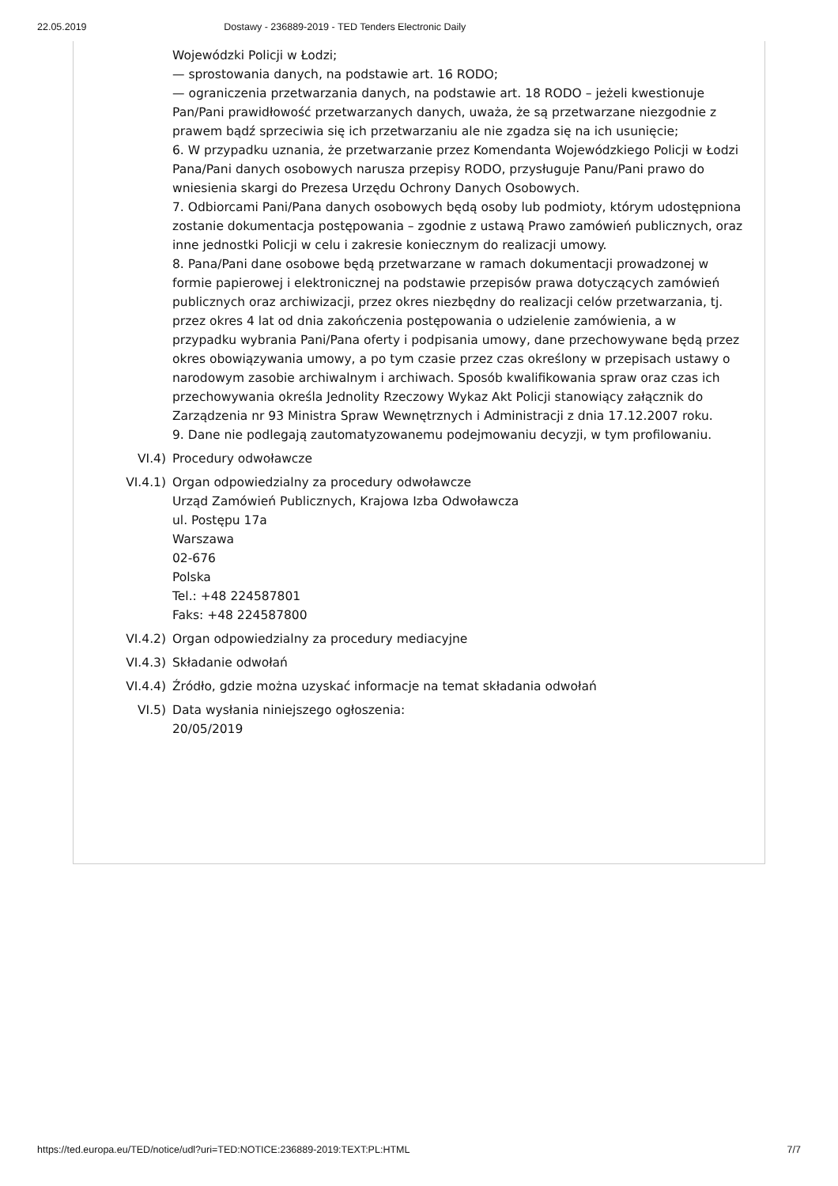22.05.2019 Dostawy - 236889-2019 - TED Tenders Electronic Daily
Wojewódzki Policji w Łodzi;
— sprostowania danych, na podstawie art. 16 RODO;
— ograniczenia przetwarzania danych, na podstawie art. 18 RODO – jeżeli kwestionuje Pan/Pani prawidłowość przetwarzanych danych, uważa, że są przetwarzane niezgodnie z prawem bądź sprzeciwia się ich przetwarzaniu ale nie zgadza się na ich usunięcie;
6. W przypadku uznania, że przetwarzanie przez Komendanta Wojewódzkiego Policji w Łodzi Pana/Pani danych osobowych narusza przepisy RODO, przysługuje Panu/Pani prawo do wniesienia skargi do Prezesa Urzędu Ochrony Danych Osobowych.
7. Odbiorcami Pani/Pana danych osobowych będą osoby lub podmioty, którym udostępniona zostanie dokumentacja postępowania – zgodnie z ustawą Prawo zamówień publicznych, oraz inne jednostki Policji w celu i zakresie koniecznym do realizacji umowy.
8. Pana/Pani dane osobowe będą przetwarzane w ramach dokumentacji prowadzonej w formie papierowej i elektronicznej na podstawie przepisów prawa dotyczących zamówień publicznych oraz archiwizacji, przez okres niezbędny do realizacji celów przetwarzania, tj. przez okres 4 lat od dnia zakończenia postępowania o udzielenie zamówienia, a w przypadku wybrania Pani/Pana oferty i podpisania umowy, dane przechowywane będą przez okres obowiązywania umowy, a po tym czasie przez czas określony w przepisach ustawy o narodowym zasobie archiwalnym i archiwach. Sposób kwalifikowania spraw oraz czas ich przechowywania określa Jednolity Rzeczowy Wykaz Akt Policji stanowiący załącznik do Zarządzenia nr 93 Ministra Spraw Wewnętrznych i Administracji z dnia 17.12.2007 roku.
9. Dane nie podlegają zautomatyzowanemu podejmowaniu decyzji, w tym profilowaniu.
VI.4) Procedury odwoławcze
VI.4.1) Organ odpowiedzialny za procedury odwoławcze
Urząd Zamówień Publicznych, Krajowa Izba Odwoławcza
ul. Postępu 17a
Warszawa
02-676
Polska
Tel.: +48 224587801
Faks: +48 224587800
VI.4.2) Organ odpowiedzialny za procedury mediacyjne
VI.4.3) Składanie odwołań
VI.4.4) Źródło, gdzie można uzyskać informacje na temat składania odwołań
VI.5) Data wysłania niniejszego ogłoszenia:
20/05/2019
https://ted.europa.eu/TED/notice/udl?uri=TED:NOTICE:236889-2019:TEXT:PL:HTML 7/7